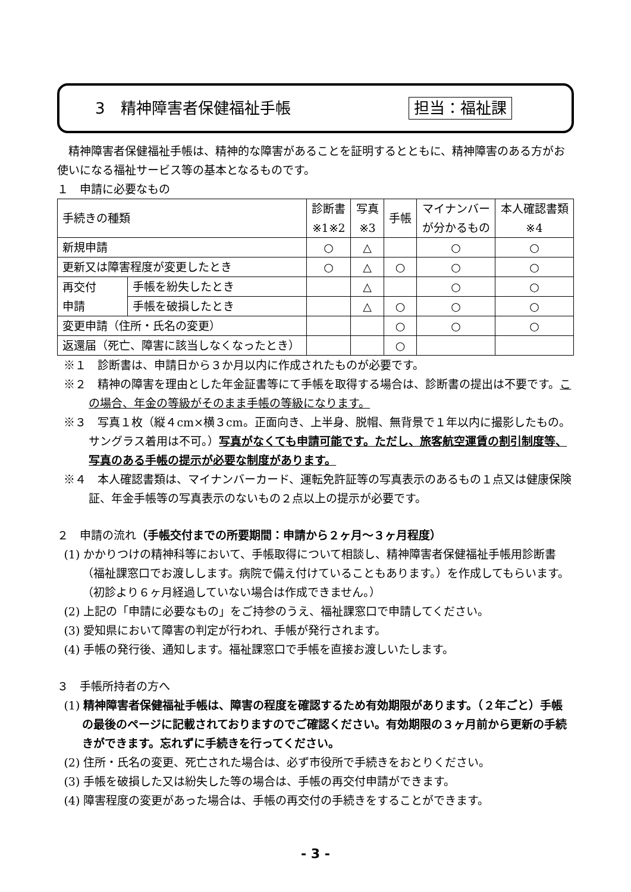3　精神障害者保健福祉手帳 担当：福祉課
精神障害者保健福祉手帳は、精神的な障害があることを証明するとともに、精神障害のある方がお使いになる福祉サービス等の基本となるものです。
１　申請に必要なもの
| 手続きの種類 | | 診断書 ※1※2 | 写真 ※3 | 手帳 | マイナンバー が分かるもの | 本人確認書類 ※4 |
| --- | --- | --- | --- | --- | --- | --- |
| 新規申請 | | ○ | △ | | ○ | ○ |
| 更新又は障害程度が変更したとき | | ○ | △ | ○ | ○ | ○ |
| 再交付 申請 | 手帳を紛失したとき | | △ | | ○ | ○ |
| | 手帳を破損したとき | | △ | ○ | ○ | ○ |
| 変更申請（住所・氏名の変更） | | | | ○ | ○ | ○ |
| 返還届（死亡、障害に該当しなくなったとき） | | | | ○ | | |
※１　診断書は、申請日から３か月以内に作成されたものが必要です。
※２　精神の障害を理由とした年金証書等にて手帳を取得する場合は、診断書の提出は不要です。この場合、年金の等級がそのまま手帳の等級になります。
※３　写真１枚（縦４cm×横３cm。正面向き、上半身、脱帽、無背景で１年以内に撮影したもの。サングラス着用は不可。）写真がなくても申請可能です。ただし、旅客航空運賃の割引制度等、写真のある手帳の提示が必要な制度があります。
※４　本人確認書類は、マイナンバーカード、運転免許証等の写真表示のあるもの１点又は健康保険証、年金手帳等の写真表示のないもの２点以上の提示が必要です。
２　申請の流れ（手帳交付までの所要期間：申請から２ヶ月～３ヶ月程度）
(1) かかりつけの精神科等において、手帳取得について相談し、精神障害者保健福祉手帳用診断書（福祉課窓口でお渡しします。病院で備え付けていることもあります。）を作成してもらいます。（初診より６ヶ月経過していない場合は作成できません。）
(2) 上記の「申請に必要なもの」をご持参のうえ、福祉課窓口で申請してください。
(3) 愛知県において障害の判定が行われ、手帳が発行されます。
(4) 手帳の発行後、通知します。福祉課窓口で手帳を直接お渡しいたします。
３　手帳所持者の方へ
(1) 精神障害者保健福祉手帳は、障害の程度を確認するため有効期限があります。（２年ごと）手帳の最後のページに記載されておりますのでご確認ください。有効期限の３ヶ月前から更新の手続きができます。忘れずに手続きを行ってください。
(2) 住所・氏名の変更、死亡された場合は、必ず市役所で手続きをおとりください。
(3) 手帳を破損した又は紛失した等の場合は、手帳の再交付申請ができます。
(4) 障害程度の変更があった場合は、手帳の再交付の手続きをすることができます。
- 3 -